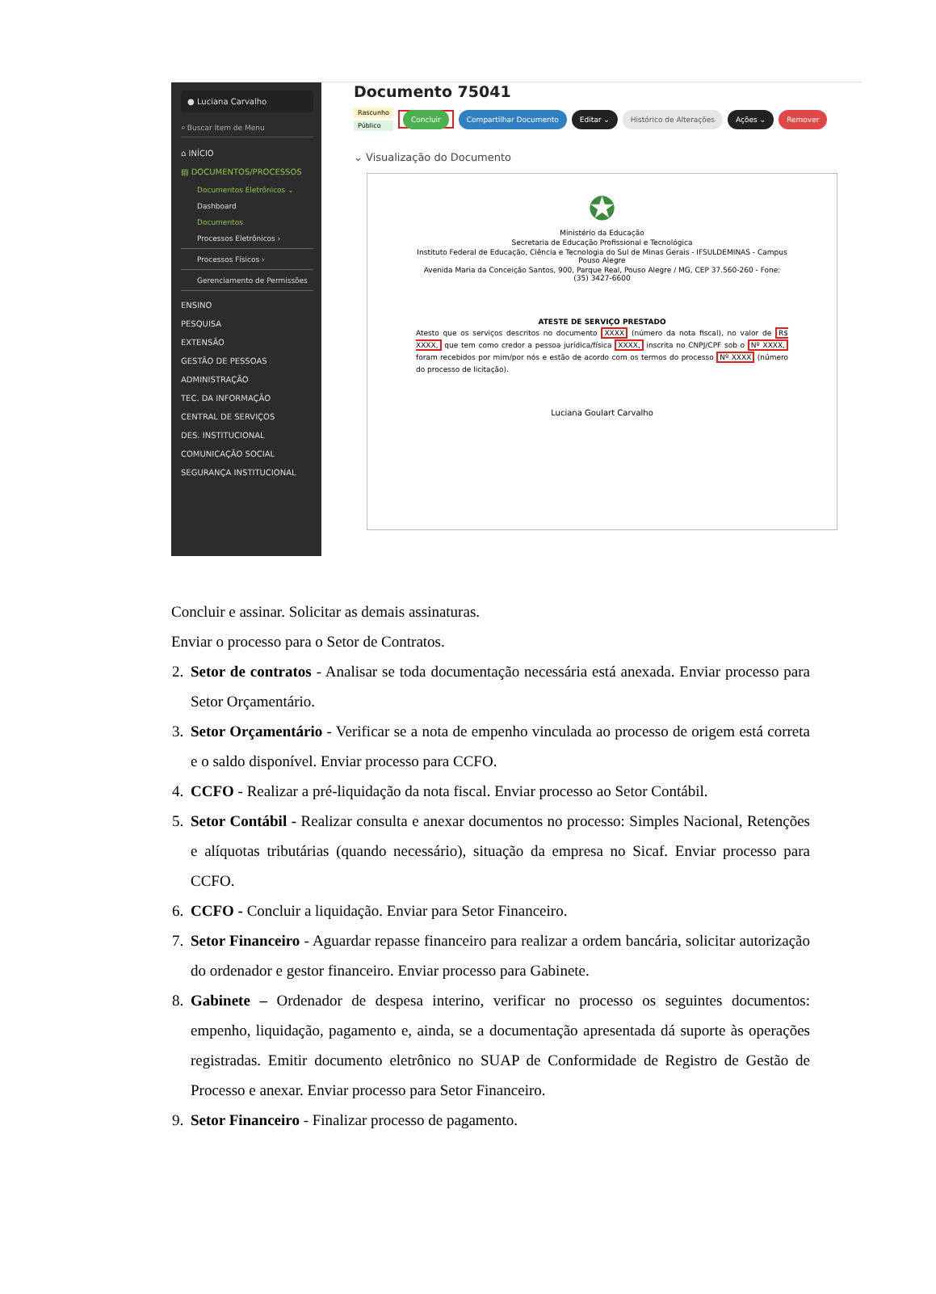● Luciana Carvalho
⌕ Buscar Item de Menu
⌂ INÍCIO
▤ DOCUMENTOS/PROCESSOS
Documentos Eletrônicos ⌄
Dashboard
Documentos
Processos Eletrônicos ›
Processos Físicos ›
Gerenciamento de Permissões
ENSINO
PESQUISA
EXTENSÃO
GESTÃO DE PESSOAS
ADMINISTRAÇÃO
TEC. DA INFORMAÇÃO
CENTRAL DE SERVIÇOS
DES. INSTITUCIONAL
COMUNICAÇÃO SOCIAL
SEGURANÇA INSTITUCIONAL
Documento 75041
Rascunho
Público
Concluir Compartilhar Documento Editar ⌄ Histórico de Alterações Ações ⌄ Remover
⌄ Visualização do Documento
✪
Ministério da Educação
Secretaria de Educação Profissional e Tecnológica
Instituto Federal de Educação, Ciência e Tecnologia do Sul de Minas Gerais - IFSULDEMINAS - Campus Pouso Alegre
Avenida Maria da Conceição Santos, 900, Parque Real, Pouso Alegre / MG, CEP 37.560-260 - Fone: (35) 3427-6600
ATESTE DE SERVIÇO PRESTADO
Atesto que os serviços descritos no documento XXXX (número da nota fiscal), no valor de R$ XXXX, que tem como credor a pessoa jurídica/física XXXX, inscrita no CNPJ/CPF sob o Nº XXXX, foram recebidos por mim/por nós e estão de acordo com os termos do processo Nº XXXX (número do processo de licitação).
Luciana Goulart Carvalho
Concluir e assinar. Solicitar as demais assinaturas.
Enviar o processo para o Setor de Contratos.
2. Setor de contratos - Analisar se toda documentação necessária está anexada. Enviar processo para Setor Orçamentário.
3. Setor Orçamentário - Verificar se a nota de empenho vinculada ao processo de origem está correta e o saldo disponível. Enviar processo para CCFO.
4. CCFO - Realizar a pré-liquidação da nota fiscal. Enviar processo ao Setor Contábil.
5. Setor Contábil - Realizar consulta e anexar documentos no processo: Simples Nacional, Retenções e alíquotas tributárias (quando necessário), situação da empresa no Sicaf. Enviar processo para CCFO.
6. CCFO - Concluir a liquidação. Enviar para Setor Financeiro.
7. Setor Financeiro - Aguardar repasse financeiro para realizar a ordem bancária, solicitar autorização do ordenador e gestor financeiro. Enviar processo para Gabinete.
8. Gabinete – Ordenador de despesa interino, verificar no processo os seguintes documentos: empenho, liquidação, pagamento e, ainda, se a documentação apresentada dá suporte às operações registradas. Emitir documento eletrônico no SUAP de Conformidade de Registro de Gestão de Processo e anexar. Enviar processo para Setor Financeiro.
9. Setor Financeiro - Finalizar processo de pagamento.